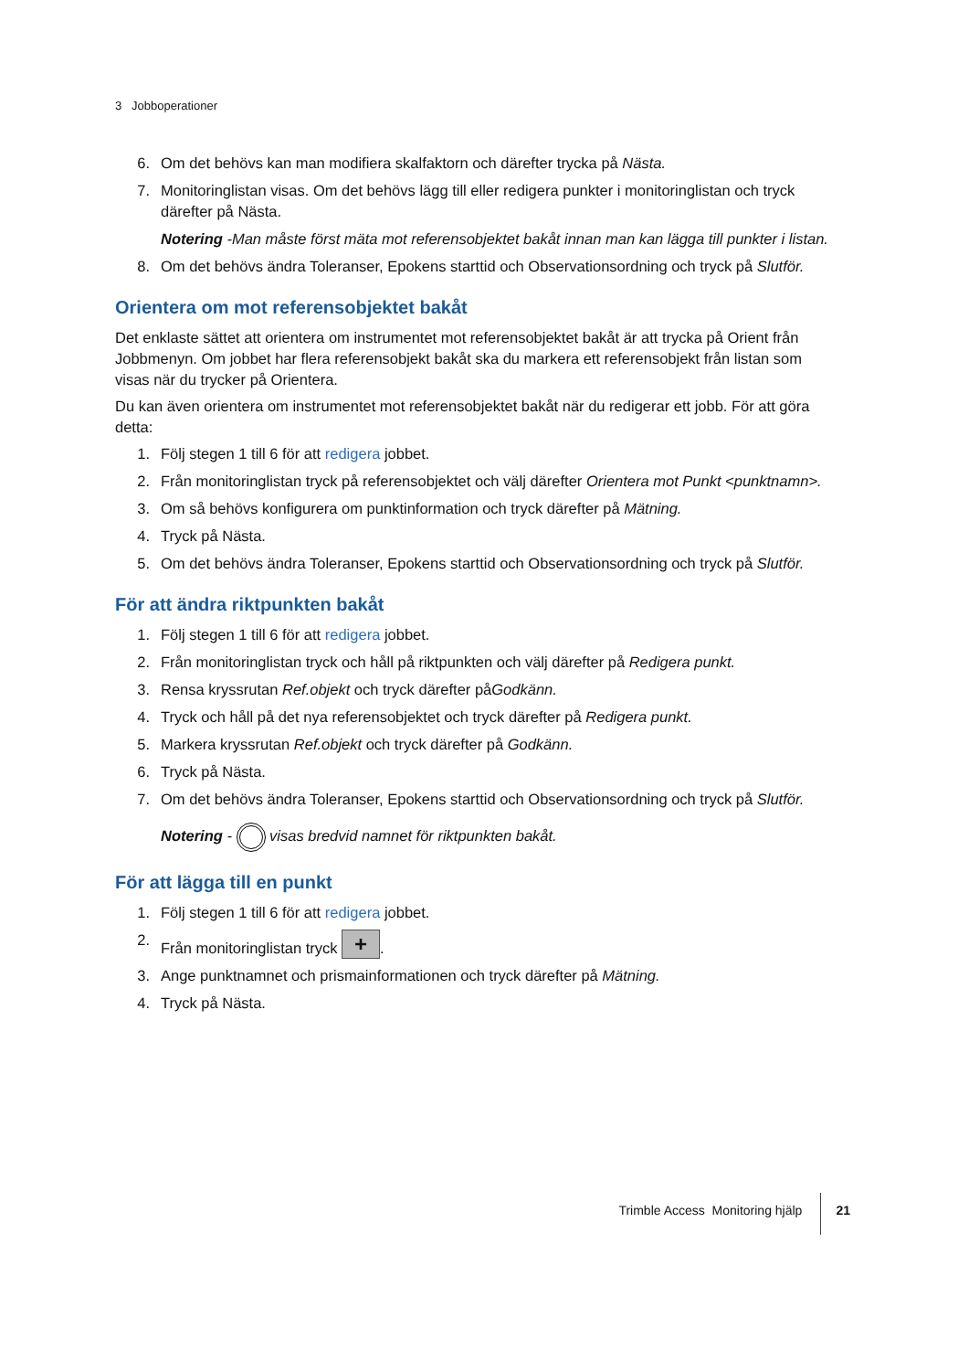3 Jobboperationer
6. Om det behövs kan man modifiera skalfaktorn och därefter trycka på Nästa.
7. Monitoringlistan visas. Om det behövs lägg till eller redigera punkter i monitoringlistan och tryck därefter på Nästa.
Notering -Man måste först mäta mot referensobjektet bakåt innan man kan lägga till punkter i listan.
8. Om det behövs ändra Toleranser, Epokens starttid och Observationsordning och tryck på Slutför.
Orientera om mot referensobjektet bakåt
Det enklaste sättet att orientera om instrumentet mot referensobjektet bakåt är att trycka på Orient från Jobbmenyn. Om jobbet har flera referensobjekt bakåt ska du markera ett referensobjekt från listan som visas när du trycker på Orientera.
Du kan även orientera om instrumentet mot referensobjektet bakåt när du redigerar ett jobb. För att göra detta:
1. Följ stegen 1 till 6 för att redigera jobbet.
2. Från monitoringlistan tryck på referensobjektet och välj därefter Orientera mot Punkt <punktnamn>.
3. Om så behövs konfigurera om punktinformation och tryck därefter på Mätning.
4. Tryck på Nästa.
5. Om det behövs ändra Toleranser, Epokens starttid och Observationsordning och tryck på Slutför.
För att ändra riktpunkten bakåt
1. Följ stegen 1 till 6 för att redigera jobbet.
2. Från monitoringlistan tryck och håll på riktpunkten och välj därefter på Redigera punkt.
3. Rensa kryssrutan Ref.objekt och tryck därefter påGodkänn.
4. Tryck och håll på det nya referensobjektet och tryck därefter på Redigera punkt.
5. Markera kryssrutan Ref.objekt och tryck därefter på Godkänn.
6. Tryck på Nästa.
7. Om det behövs ändra Toleranser, Epokens starttid och Observationsordning och tryck på Slutför.
Notering - visas bredvid namnet för riktpunkten bakåt.
För att lägga till en punkt
1. Följ stegen 1 till 6 för att redigera jobbet.
2. Från monitoringlistan tryck +.
3. Ange punktnamnet och prismainformationen och tryck därefter på Mätning.
4. Tryck på Nästa.
Trimble Access Monitoring hjälp 21